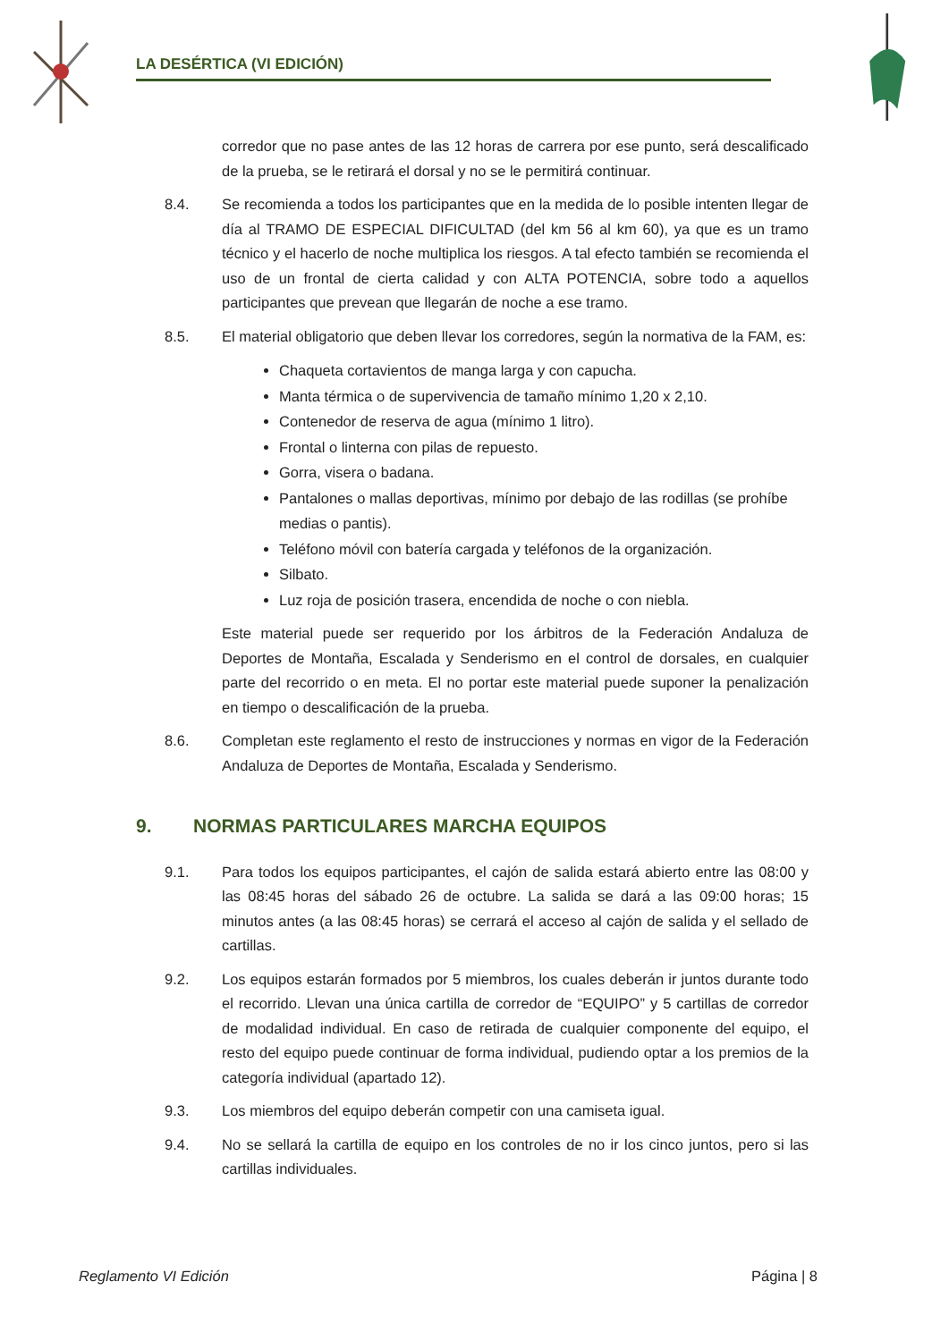LA DESÉRTICA (VI EDICIÓN)
corredor que no pase antes de las 12 horas de carrera por ese punto, será descalificado de la prueba, se le retirará el dorsal y no se le permitirá continuar.
8.4. Se recomienda a todos los participantes que en la medida de lo posible intenten llegar de día al TRAMO DE ESPECIAL DIFICULTAD (del km 56 al km 60), ya que es un tramo técnico y el hacerlo de noche multiplica los riesgos. A tal efecto también se recomienda el uso de un frontal de cierta calidad y con ALTA POTENCIA, sobre todo a aquellos participantes que prevean que llegarán de noche a ese tramo.
8.5. El material obligatorio que deben llevar los corredores, según la normativa de la FAM, es:
Chaqueta cortavientos de manga larga y con capucha.
Manta térmica o de supervivencia de tamaño mínimo 1,20 x 2,10.
Contenedor de reserva de agua (mínimo 1 litro).
Frontal o linterna con pilas de repuesto.
Gorra, visera o badana.
Pantalones o mallas deportivas, mínimo por debajo de las rodillas (se prohíbe medias o pantis).
Teléfono móvil con batería cargada y teléfonos de la organización.
Silbato.
Luz roja de posición trasera, encendida de noche o con niebla.
Este material puede ser requerido por los árbitros de la Federación Andaluza de Deportes de Montaña, Escalada y Senderismo en el control de dorsales, en cualquier parte del recorrido o en meta. El no portar este material puede suponer la penalización en tiempo o descalificación de la prueba.
8.6. Completan este reglamento el resto de instrucciones y normas en vigor de la Federación Andaluza de Deportes de Montaña, Escalada y Senderismo.
9. NORMAS PARTICULARES MARCHA EQUIPOS
9.1. Para todos los equipos participantes, el cajón de salida estará abierto entre las 08:00 y las 08:45 horas del sábado 26 de octubre. La salida se dará a las 09:00 horas; 15 minutos antes (a las 08:45 horas) se cerrará el acceso al cajón de salida y el sellado de cartillas.
9.2. Los equipos estarán formados por 5 miembros, los cuales deberán ir juntos durante todo el recorrido. Llevan una única cartilla de corredor de “EQUIPO” y 5 cartillas de corredor de modalidad individual. En caso de retirada de cualquier componente del equipo, el resto del equipo puede continuar de forma individual, pudiendo optar a los premios de la categoría individual (apartado 12).
9.3. Los miembros del equipo deberán competir con una camiseta igual.
9.4. No se sellará la cartilla de equipo en los controles de no ir los cinco juntos, pero si las cartillas individuales.
Reglamento VI Edición Página | 8